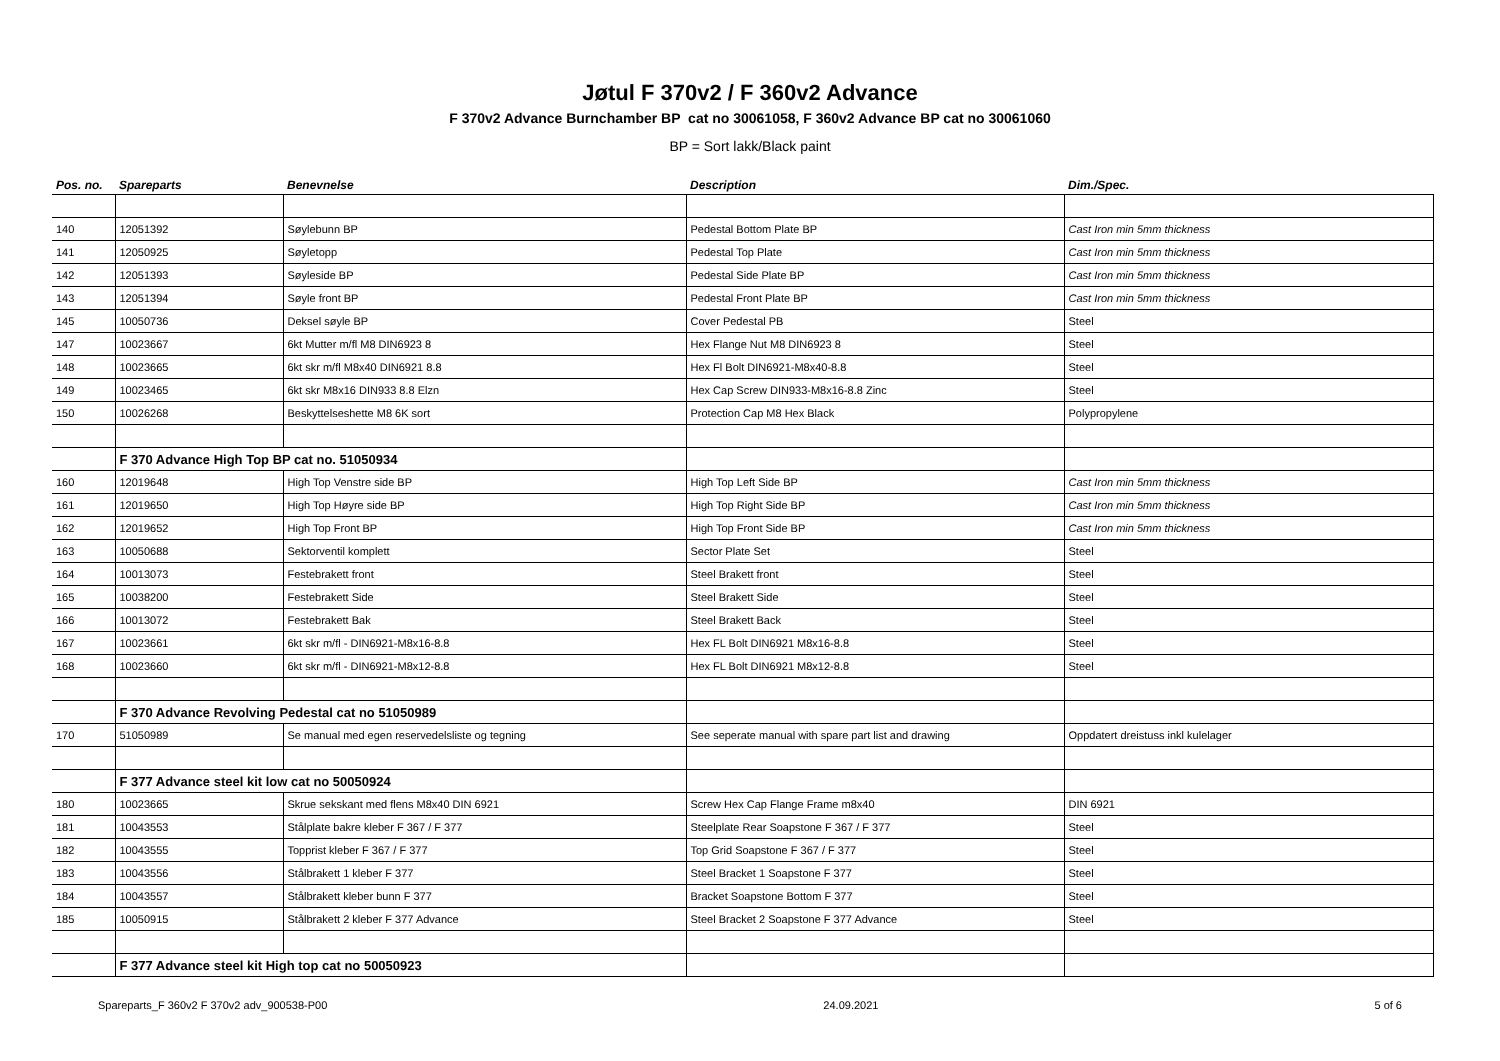Jøtul F 370v2 / F 360v2 Advance
F 370v2 Advance Burnchamber BP cat no 30061058, F 360v2 Advance BP cat no 30061060
BP = Sort lakk/Black paint
| Pos. no. | Spareparts | Benevnelse | Description | Dim./Spec. |
| --- | --- | --- | --- | --- |
| 140 | 12051392 | Søylebunn BP | Pedestal Bottom Plate BP | Cast Iron min 5mm thickness |
| 141 | 12050925 | Søyletopp | Pedestal Top Plate | Cast Iron min 5mm thickness |
| 142 | 12051393 | Søyleside BP | Pedestal Side Plate BP | Cast Iron min 5mm thickness |
| 143 | 12051394 | Søyle front BP | Pedestal Front Plate BP | Cast Iron min 5mm thickness |
| 145 | 10050736 | Deksel søyle BP | Cover Pedestal PB | Steel |
| 147 | 10023667 | 6kt Mutter m/fl M8 DIN6923 8 | Hex Flange Nut M8 DIN6923 8 | Steel |
| 148 | 10023665 | 6kt skr m/fl M8x40 DIN6921 8.8 | Hex Fl Bolt DIN6921-M8x40-8.8 | Steel |
| 149 | 10023465 | 6kt skr M8x16 DIN933 8.8 Elzn | Hex Cap Screw DIN933-M8x16-8.8 Zinc | Steel |
| 150 | 10026268 | Beskyttelseshette M8 6K sort | Protection Cap M8 Hex Black | Polypropylene |
| | F 370 Advance High Top BP cat no. 51050934 | | | |
| 160 | 12019648 | High Top Venstre side BP | High Top Left Side BP | Cast Iron min 5mm thickness |
| 161 | 12019650 | High Top Høyre side BP | High Top Right Side BP | Cast Iron min 5mm thickness |
| 162 | 12019652 | High Top Front BP | High Top Front Side BP | Cast Iron min 5mm thickness |
| 163 | 10050688 | Sektorventil komplett | Sector Plate Set | Steel |
| 164 | 10013073 | Festebrakett front | Steel Brakett front | Steel |
| 165 | 10038200 | Festebrakett Side | Steel Brakett Side | Steel |
| 166 | 10013072 | Festebrakett Bak | Steel Brakett Back | Steel |
| 167 | 10023661 | 6kt skr m/fl - DIN6921-M8x16-8.8 | Hex FL Bolt DIN6921 M8x16-8.8 | Steel |
| 168 | 10023660 | 6kt skr m/fl - DIN6921-M8x12-8.8 | Hex FL Bolt DIN6921 M8x12-8.8 | Steel |
| | F 370 Advance Revolving Pedestal cat no 51050989 | | | |
| 170 | 51050989 | Se manual med egen reservedelsliste og tegning | See seperate manual with spare part list and drawing | Oppdatert dreistuss inkl kulelager |
| | F 377 Advance steel kit low cat no 50050924 | | | |
| 180 | 10023665 | Skrue sekskant med flens M8x40 DIN 6921 | Screw Hex Cap Flange Frame m8x40 | DIN 6921 |
| 181 | 10043553 | Stålplate bakre kleber F 367 / F 377 | Steelplate Rear Soapstone F 367 / F 377 | Steel |
| 182 | 10043555 | Topprist kleber F 367 / F 377 | Top Grid Soapstone F 367 / F 377 | Steel |
| 183 | 10043556 | Stålbrakett 1 kleber F 377 | Steel Bracket 1 Soapstone F 377 | Steel |
| 184 | 10043557 | Stålbrakett kleber bunn F 377 | Bracket Soapstone Bottom F 377 | Steel |
| 185 | 10050915 | Stålbrakett 2 kleber F 377 Advance | Steel Bracket 2 Soapstone F 377 Advance | Steel |
| | F 377 Advance steel kit High top cat no 50050923 | | | |
Spareparts_F 360v2 F 370v2 adv_900538-P00 24.09.2021 5 of 6